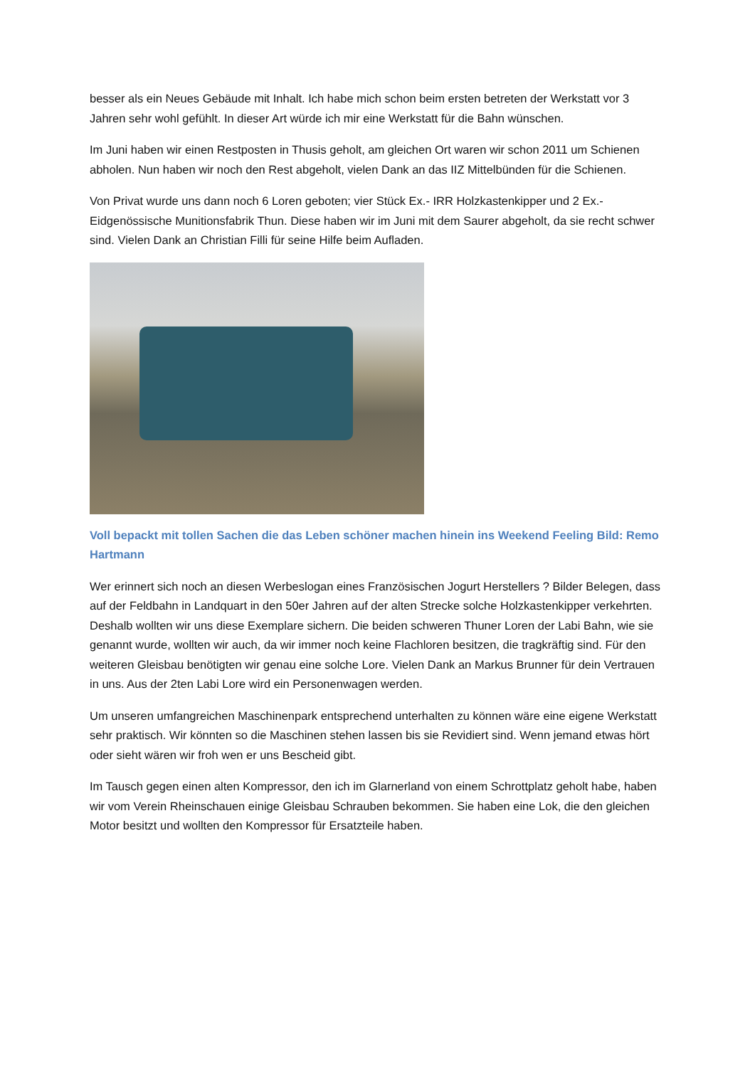besser als ein Neues Gebäude mit Inhalt. Ich habe mich schon beim ersten betreten der Werkstatt vor 3 Jahren sehr wohl gefühlt. In dieser Art würde ich mir eine Werkstatt für die Bahn wünschen.
Im Juni haben wir einen Restposten in Thusis geholt, am gleichen Ort waren wir schon 2011 um Schienen abholen. Nun haben wir noch den Rest abgeholt, vielen Dank an das IIZ Mittelbünden für die Schienen.
Von Privat wurde uns dann noch 6 Loren geboten; vier Stück Ex.- IRR Holzkastenkipper und 2 Ex.- Eidgenössische Munitionsfabrik Thun. Diese haben wir im Juni mit dem Saurer abgeholt, da sie recht schwer sind. Vielen Dank an Christian Filli für seine Hilfe beim Aufladen.
Voll bepackt mit tollen Sachen die das Leben schöner machen hinein ins Weekend Feeling Bild: Remo Hartmann
Wer erinnert sich noch an diesen Werbeslogan eines Französischen Jogurt Herstellers ? Bilder Belegen, dass auf der Feldbahn in Landquart in den 50er Jahren auf der alten Strecke solche Holzkastenkipper verkehrten. Deshalb wollten wir uns diese Exemplare sichern. Die beiden schweren Thuner Loren der Labi Bahn, wie sie genannt wurde, wollten wir auch, da wir immer noch keine Flachloren besitzen, die tragkräftig sind. Für den weiteren Gleisbau benötigten wir genau eine solche Lore. Vielen Dank an Markus Brunner für dein Vertrauen in uns. Aus der 2ten Labi Lore wird ein Personenwagen werden.
Um unseren umfangreichen Maschinenpark entsprechend unterhalten zu können wäre eine eigene Werkstatt sehr praktisch. Wir könnten so die Maschinen stehen lassen bis sie Revidiert sind. Wenn jemand etwas hört oder sieht wären wir froh wen er uns Bescheid gibt.
Im Tausch gegen einen alten Kompressor, den ich im Glarnerland von einem Schrottplatz geholt habe, haben wir vom Verein Rheinschauen einige Gleisbau Schrauben bekommen. Sie haben eine Lok, die den gleichen Motor besitzt und wollten den Kompressor für Ersatzteile haben.